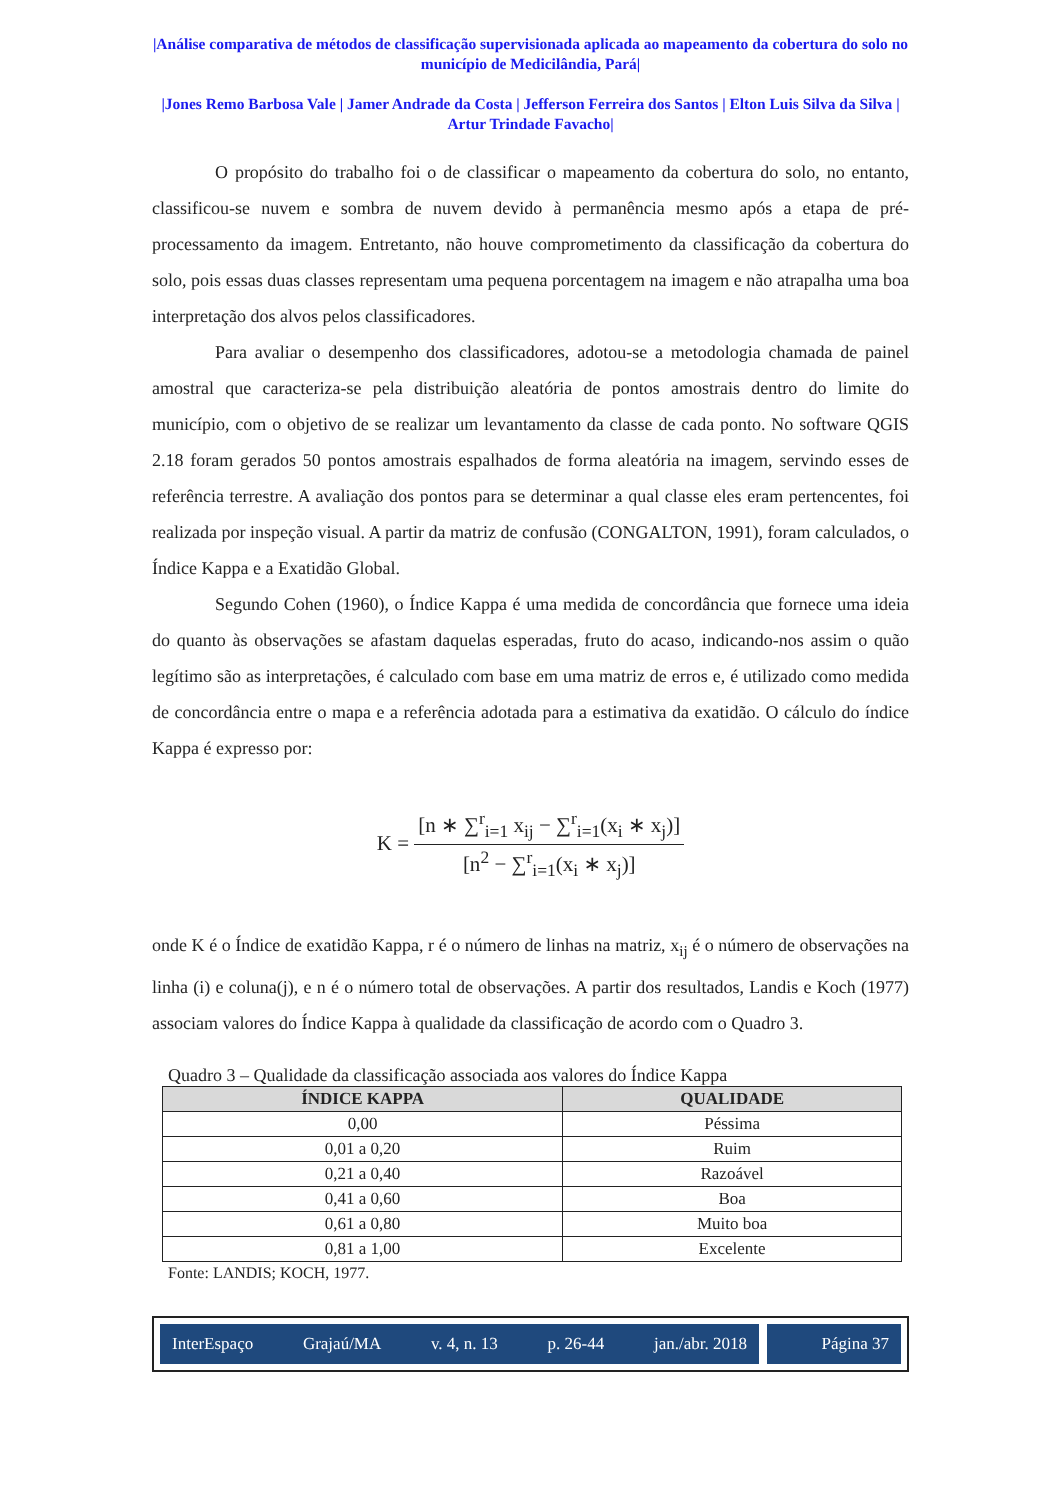|Análise comparativa de métodos de classificação supervisionada aplicada ao mapeamento da cobertura do solo no município de Medicilândia, Pará|
|Jones Remo Barbosa Vale | Jamer Andrade da Costa | Jefferson Ferreira dos Santos | Elton Luis Silva da Silva | Artur Trindade Favacho|
O propósito do trabalho foi o de classificar o mapeamento da cobertura do solo, no entanto, classificou-se nuvem e sombra de nuvem devido à permanência mesmo após a etapa de pré-processamento da imagem. Entretanto, não houve comprometimento da classificação da cobertura do solo, pois essas duas classes representam uma pequena porcentagem na imagem e não atrapalha uma boa interpretação dos alvos pelos classificadores.
Para avaliar o desempenho dos classificadores, adotou-se a metodologia chamada de painel amostral que caracteriza-se pela distribuição aleatória de pontos amostrais dentro do limite do município, com o objetivo de se realizar um levantamento da classe de cada ponto. No software QGIS 2.18 foram gerados 50 pontos amostrais espalhados de forma aleatória na imagem, servindo esses de referência terrestre. A avaliação dos pontos para se determinar a qual classe eles eram pertencentes, foi realizada por inspeção visual. A partir da matriz de confusão (CONGALTON, 1991), foram calculados, o Índice Kappa e a Exatidão Global.
Segundo Cohen (1960), o Índice Kappa é uma medida de concordância que fornece uma ideia do quanto às observações se afastam daquelas esperadas, fruto do acaso, indicando-nos assim o quão legítimo são as interpretações, é calculado com base em uma matriz de erros e, é utilizado como medida de concordância entre o mapa e a referência adotada para a estimativa da exatidão. O cálculo do índice Kappa é expresso por:
K = [n ∗ ∑<sup>r</sup><sub>i=1</sub> x<sub>ij</sub> − ∑<sup>r</sup><sub>i=1</sub>(x<sub>i</sub> ∗ x<sub>j</sub>)] [n<sup>2</sup> − ∑<sup>r</sup><sub>i=1</sub>(x<sub>i</sub> ∗ x<sub>j</sub>)]
onde K é o Índice de exatidão Kappa, r é o número de linhas na matriz, x<sub>ij</sub> é o número de observações na linha (i) e coluna(j), e n é o número total de observações. A partir dos resultados, Landis e Koch (1977) associam valores do Índice Kappa à qualidade da classificação de acordo com o Quadro 3.
Quadro 3 – Qualidade da classificação associada aos valores do Índice Kappa
| ÍNDICE KAPPA | QUALIDADE |
| --- | --- |
| 0,00 | Péssima |
| 0,01 a 0,20 | Ruim |
| 0,21 a 0,40 | Razoável |
| 0,41 a 0,60 | Boa |
| 0,61 a 0,80 | Muito boa |
| 0,81 a 1,00 | Excelente |
Fonte: LANDIS; KOCH, 1977.
InterEspaço Grajaú/MA v. 4, n. 13 p. 26-44 jan./abr. 2018
Página 37